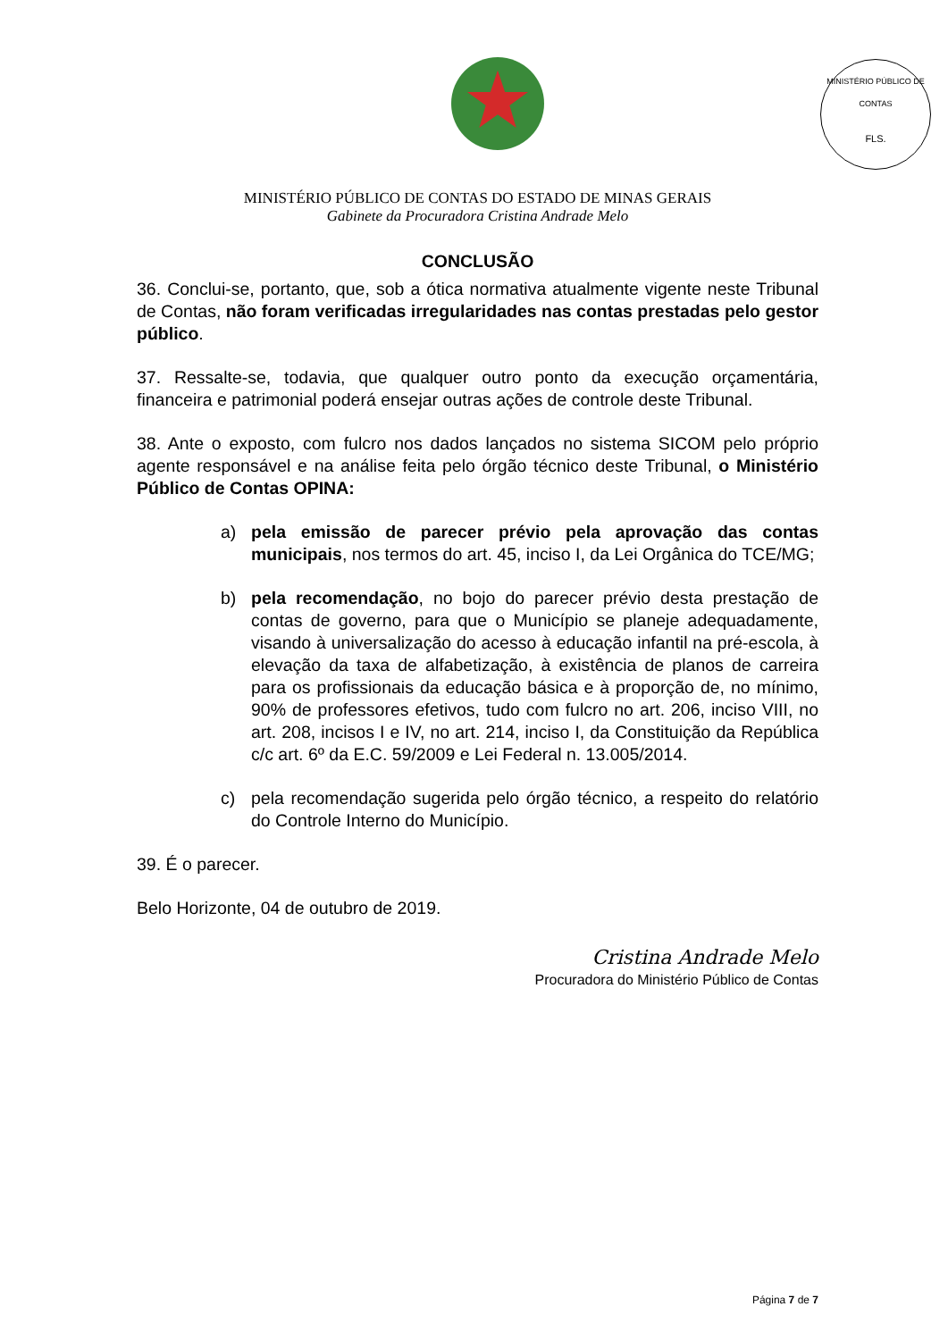MINISTÉRIO PÚBLICO DE CONTAS
FLS.
MINISTÉRIO PÚBLICO DE CONTAS DO ESTADO DE MINAS GERAIS
Gabinete da Procuradora Cristina Andrade Melo
CONCLUSÃO
36. Conclui-se, portanto, que, sob a ótica normativa atualmente vigente neste Tribunal de Contas, não foram verificadas irregularidades nas contas prestadas pelo gestor público.
37. Ressalte-se, todavia, que qualquer outro ponto da execução orçamentária, financeira e patrimonial poderá ensejar outras ações de controle deste Tribunal.
38. Ante o exposto, com fulcro nos dados lançados no sistema SICOM pelo próprio agente responsável e na análise feita pelo órgão técnico deste Tribunal, o Ministério Público de Contas OPINA:
a) pela emissão de parecer prévio pela aprovação das contas municipais, nos termos do art. 45, inciso I, da Lei Orgânica do TCE/MG;
b) pela recomendação, no bojo do parecer prévio desta prestação de contas de governo, para que o Município se planeje adequadamente, visando à universalização do acesso à educação infantil na pré-escola, à elevação da taxa de alfabetização, à existência de planos de carreira para os profissionais da educação básica e à proporção de, no mínimo, 90% de professores efetivos, tudo com fulcro no art. 206, inciso VIII, no art. 208, incisos I e IV, no art. 214, inciso I, da Constituição da República c/c art. 6º da E.C. 59/2009 e Lei Federal n. 13.005/2014.
c) pela recomendação sugerida pelo órgão técnico, a respeito do relatório do Controle Interno do Município.
39. É o parecer.
Belo Horizonte, 04 de outubro de 2019.
Cristina Andrade Melo
Procuradora do Ministério Público de Contas
Página 7 de 7